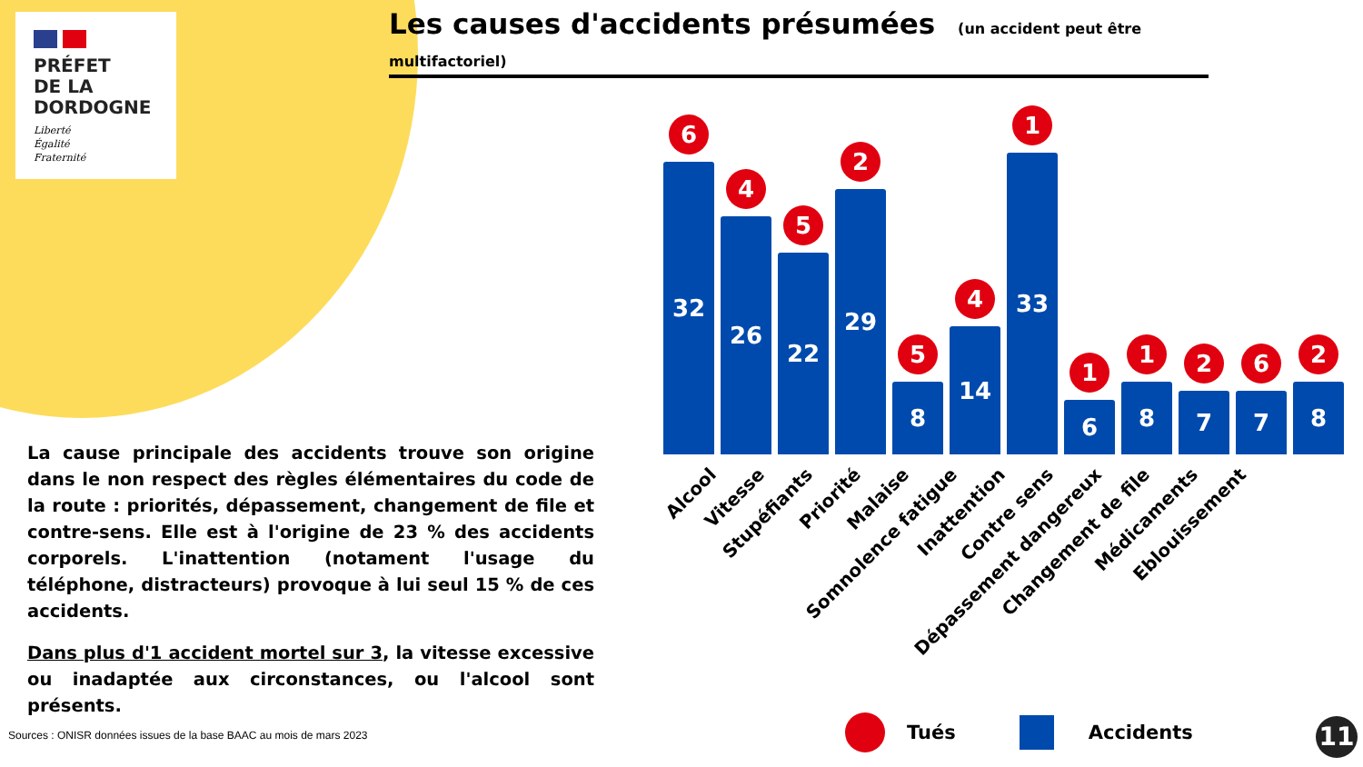PRÉFET
DE LA
DORDOGNE
Liberté
Égalité
Fraternité
Les causes d'accidents présumées (un accident peut être multifactoriel)
6
32
4
26
5
22
2
29
5
8
4
14
1
33
1
6
1
8
2
7
6
7
2
8
Alcool Vitesse Stupéfiants Priorité Malaise Somnolence fatigue Inattention Contre sens Dépassement dangereux Changement de file Médicaments Eblouissement
La cause principale des accidents trouve son origine dans le non respect des règles élémentaires du code de la route : priorités, dépassement, changement de file et contre-sens. Elle est à l'origine de 23 % des accidents corporels. L'inattention (notament l'usage du téléphone, distracteurs) provoque à lui seul 15 % de ces accidents.
Dans plus d'1 accident mortel sur 3, la vitesse excessive ou inadaptée aux circonstances, ou l'alcool sont présents.
Sources : ONISR données issues de la base BAAC au mois de mars 2023
Tués Accidents 11